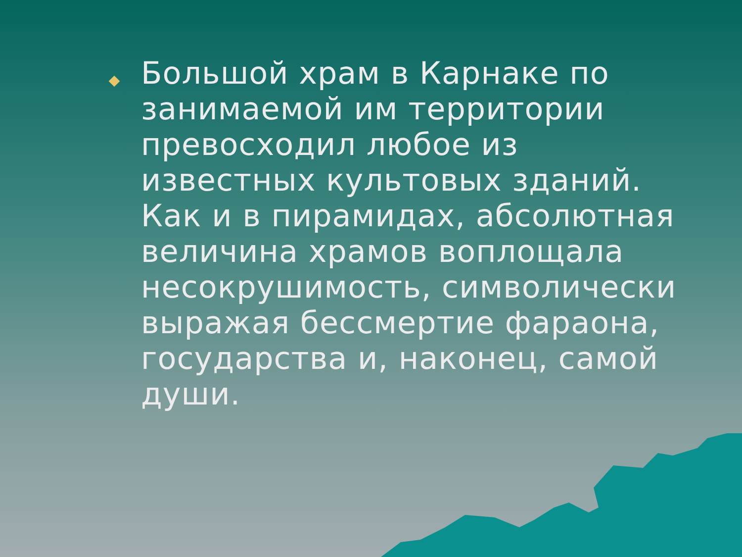Большой храм в Карнаке по занимаемой им территории превосходил любое из известных культовых зданий. Как и в пирамидах, абсолютная величина храмов воплощала несокрушимость, символически выражая бессмертие фараона, государства и, наконец, самой души.